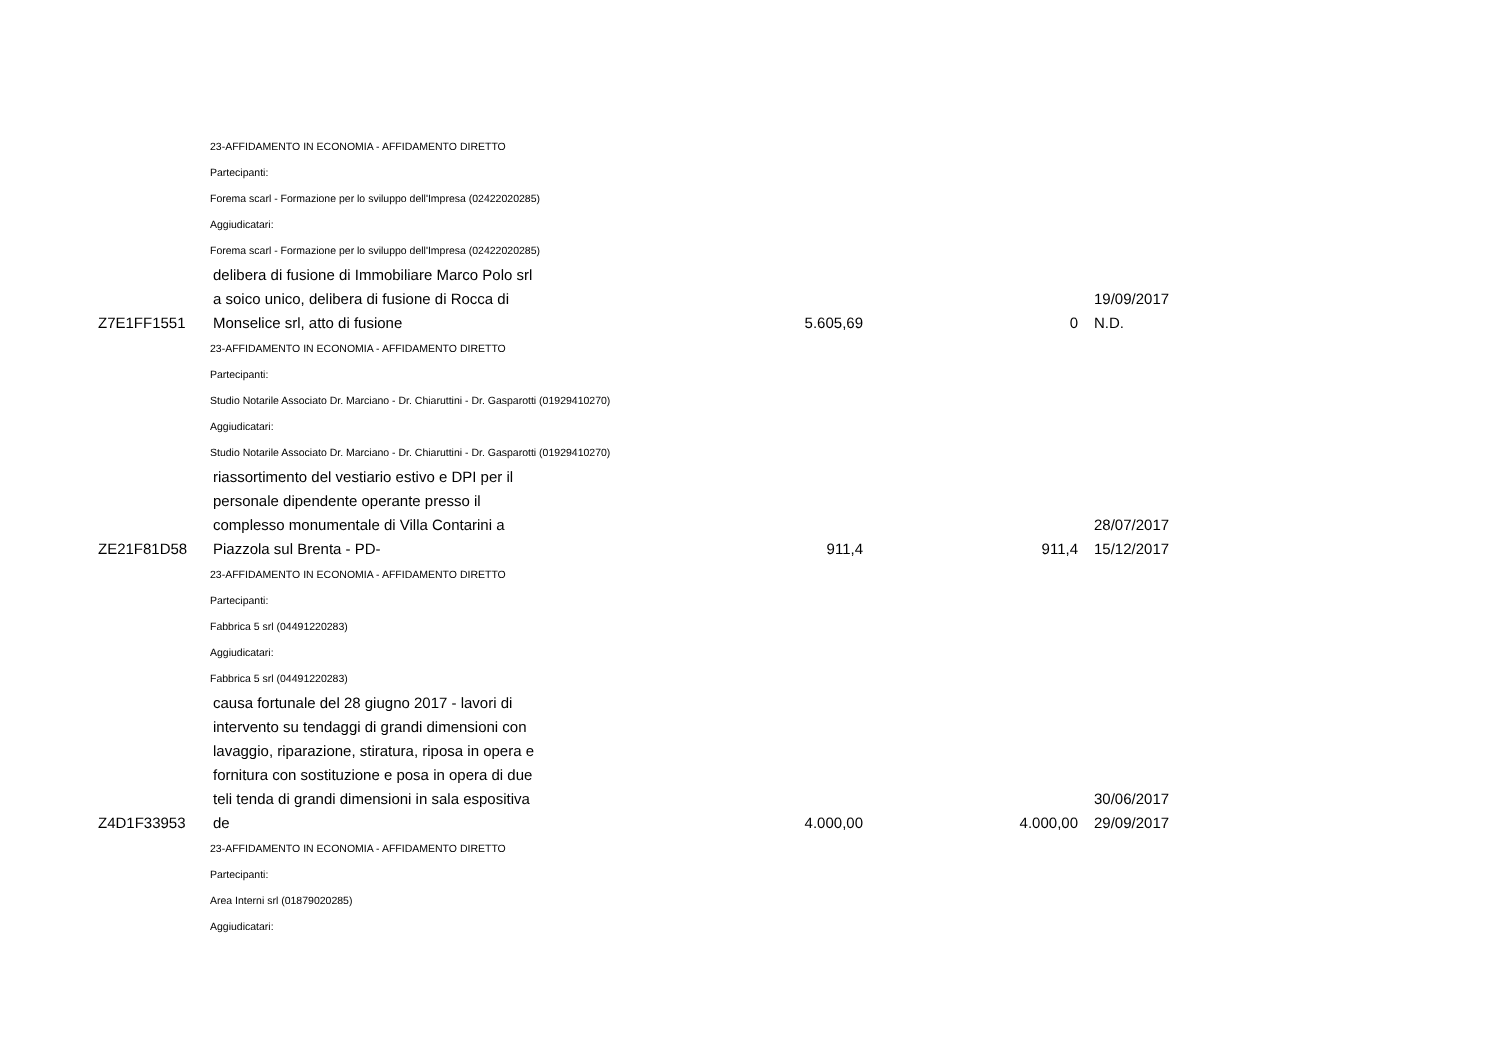23-AFFIDAMENTO IN ECONOMIA - AFFIDAMENTO DIRETTO
Partecipanti:
Forema scarl - Formazione per lo sviluppo dell'Impresa (02422020285)
Aggiudicatari:
Forema scarl - Formazione per lo sviluppo dell'Impresa (02422020285)
| Z7E1FF1551 | delibera di fusione di Immobiliare Marco Polo srl a soico unico, delibera di fusione di Rocca di Monselice srl, atto di fusione | 5.605,69 | 0 | 19/09/2017 N.D. |
23-AFFIDAMENTO IN ECONOMIA - AFFIDAMENTO DIRETTO
Partecipanti:
Studio Notarile Associato Dr. Marciano - Dr. Chiaruttini - Dr. Gasparotti (01929410270)
Aggiudicatari:
Studio Notarile Associato Dr. Marciano - Dr. Chiaruttini - Dr. Gasparotti (01929410270)
| ZE21F81D58 | riassortimento del vestiario estivo e DPI per il personale dipendente operante presso il complesso monumentale di Villa Contarini a Piazzola sul Brenta - PD- | 911,4 | 911,4 | 28/07/2017 15/12/2017 |
23-AFFIDAMENTO IN ECONOMIA - AFFIDAMENTO DIRETTO
Partecipanti:
Fabbrica 5 srl (04491220283)
Aggiudicatari:
Fabbrica 5 srl (04491220283)
| Z4D1F33953 | causa fortunale del 28 giugno 2017 - lavori di intervento su tendaggi di grandi dimensioni con lavaggio, riparazione, stiratura, riposa in opera e fornitura con sostituzione e posa in opera di due teli tenda di grandi dimensioni in sala espositiva de | 4.000,00 | 4.000,00 | 30/06/2017 29/09/2017 |
23-AFFIDAMENTO IN ECONOMIA - AFFIDAMENTO DIRETTO
Partecipanti:
Area Interni srl (01879020285)
Aggiudicatari: